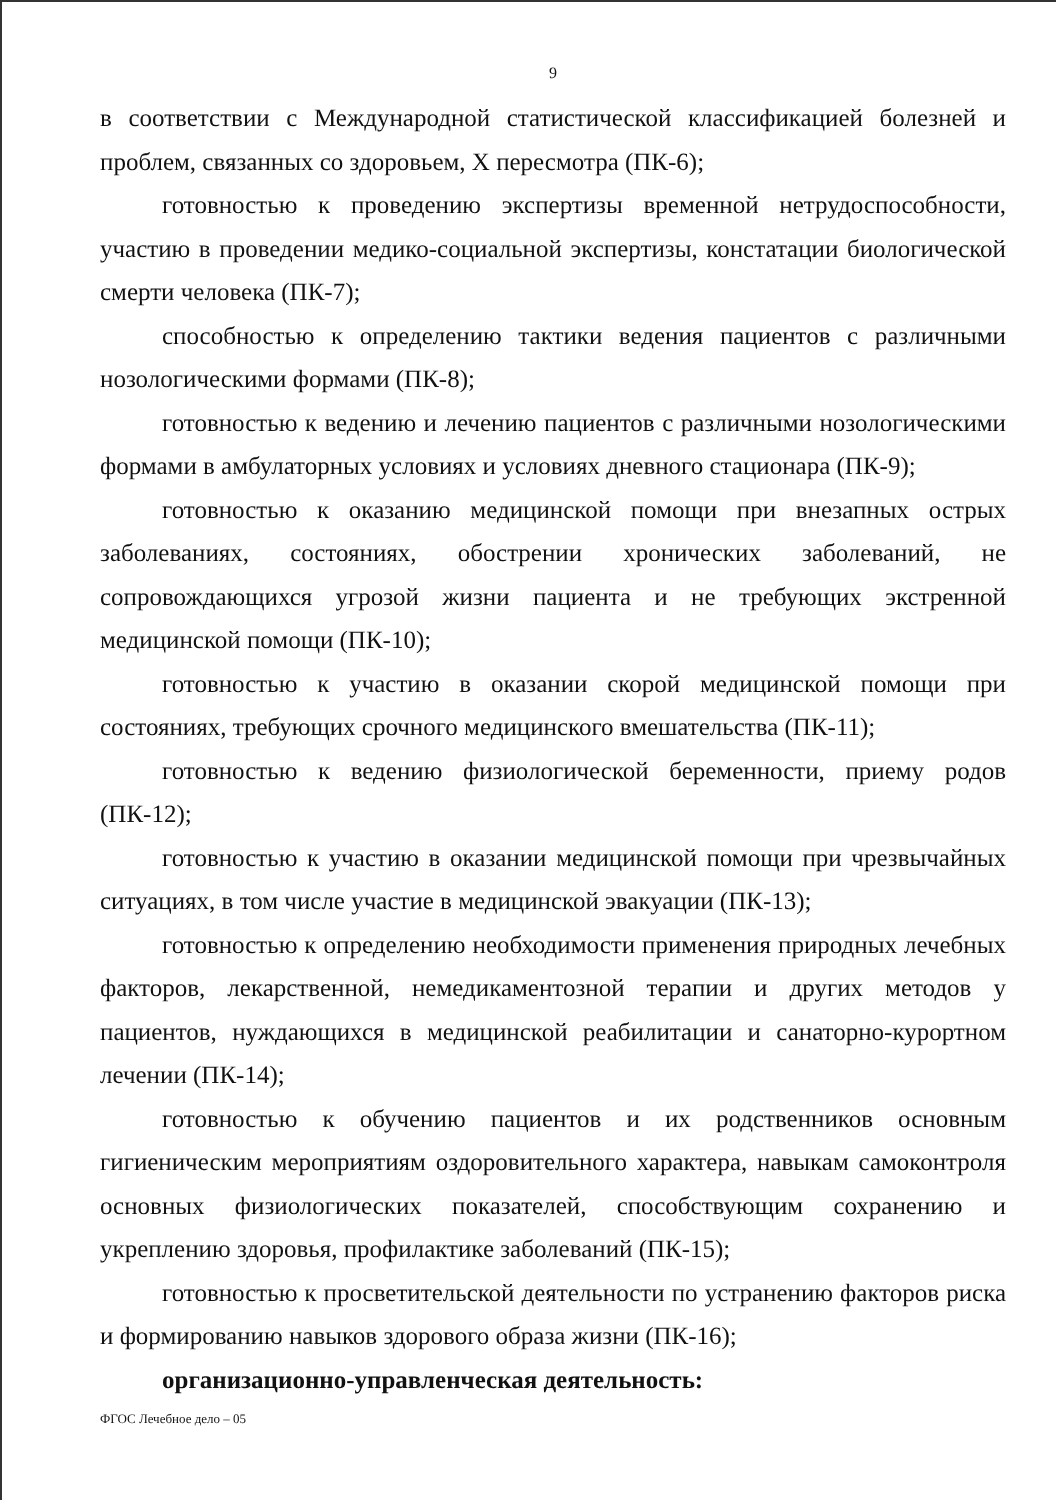9
в соответствии с Международной статистической классификацией болезней и проблем, связанных со здоровьем, X пересмотра (ПК-6);
готовностью к проведению экспертизы временной нетрудоспособности, участию в проведении медико-социальной экспертизы, констатации биологической смерти человека (ПК-7);
способностью к определению тактики ведения пациентов с различными нозологическими формами (ПК-8);
готовностью к ведению и лечению пациентов с различными нозологическими формами в амбулаторных условиях и условиях дневного стационара (ПК-9);
готовностью к оказанию медицинской помощи при внезапных острых заболеваниях, состояниях, обострении хронических заболеваний, не сопровождающихся угрозой жизни пациента и не требующих экстренной медицинской помощи (ПК-10);
готовностью к участию в оказании скорой медицинской помощи при состояниях, требующих срочного медицинского вмешательства (ПК-11);
готовностью к ведению физиологической беременности, приему родов (ПК-12);
готовностью к участию в оказании медицинской помощи при чрезвычайных ситуациях, в том числе участие в медицинской эвакуации (ПК-13);
готовностью к определению необходимости применения природных лечебных факторов, лекарственной, немедикаментозной терапии и других методов у пациентов, нуждающихся в медицинской реабилитации и санаторно-курортном лечении (ПК-14);
готовностью к обучению пациентов и их родственников основным гигиеническим мероприятиям оздоровительного характера, навыкам самоконтроля основных физиологических показателей, способствующим сохранению и укреплению здоровья, профилактике заболеваний (ПК-15);
готовностью к просветительской деятельности по устранению факторов риска и формированию навыков здорового образа жизни (ПК-16);
организационно-управленческая деятельность:
ФГОС Лечебное дело – 05